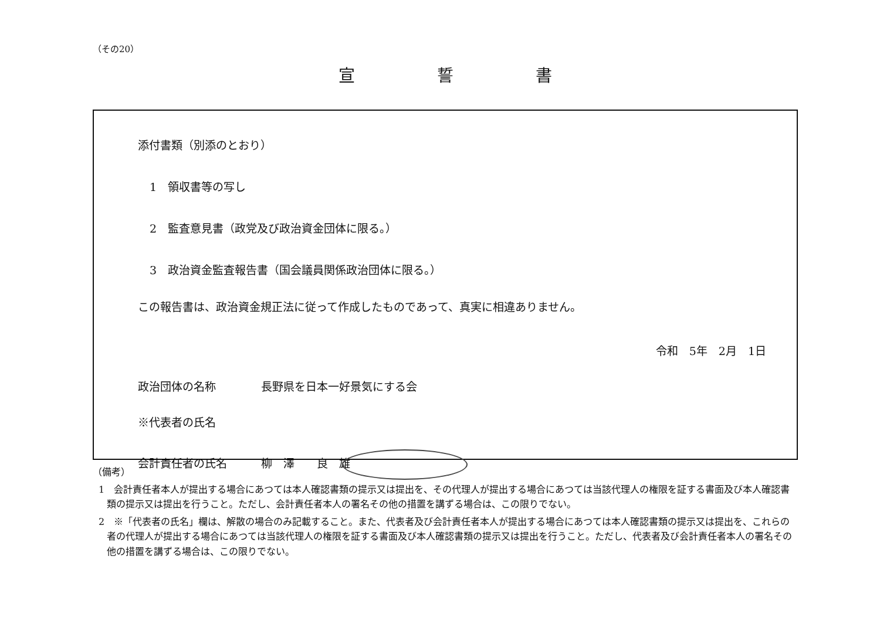（その20）
宣誓書
添付書類（別添のとおり）
1　領収書等の写し
2　監査意見書（政党及び政治資金団体に限る。）
3　政治資金監査報告書（国会議員関係政治団体に限る。）
この報告書は、政治資金規正法に従って作成したものであって、真実に相違ありません。
令和　5年　2月　1日
政治団体の名称 長野県を日本一好景気にする会
※代表者の氏名
会計責任者の氏名 柳　澤　　良　雄
（備考）
1　会計責任者本人が提出する場合にあつては本人確認書類の提示又は提出を、その代理人が提出する場合にあつては当該代理人の権限を証する書面及び本人確認書類の提示又は提出を行うこと。ただし、会計責任者本人の署名その他の措置を講ずる場合は、この限りでない。
2　※「代表者の氏名」欄は、解散の場合のみ記載すること。また、代表者及び会計責任者本人が提出する場合にあつては本人確認書類の提示又は提出を、これらの者の代理人が提出する場合にあつては当該代理人の権限を証する書面及び本人確認書類の提示又は提出を行うこと。ただし、代表者及び会計責任者本人の署名その他の措置を講ずる場合は、この限りでない。